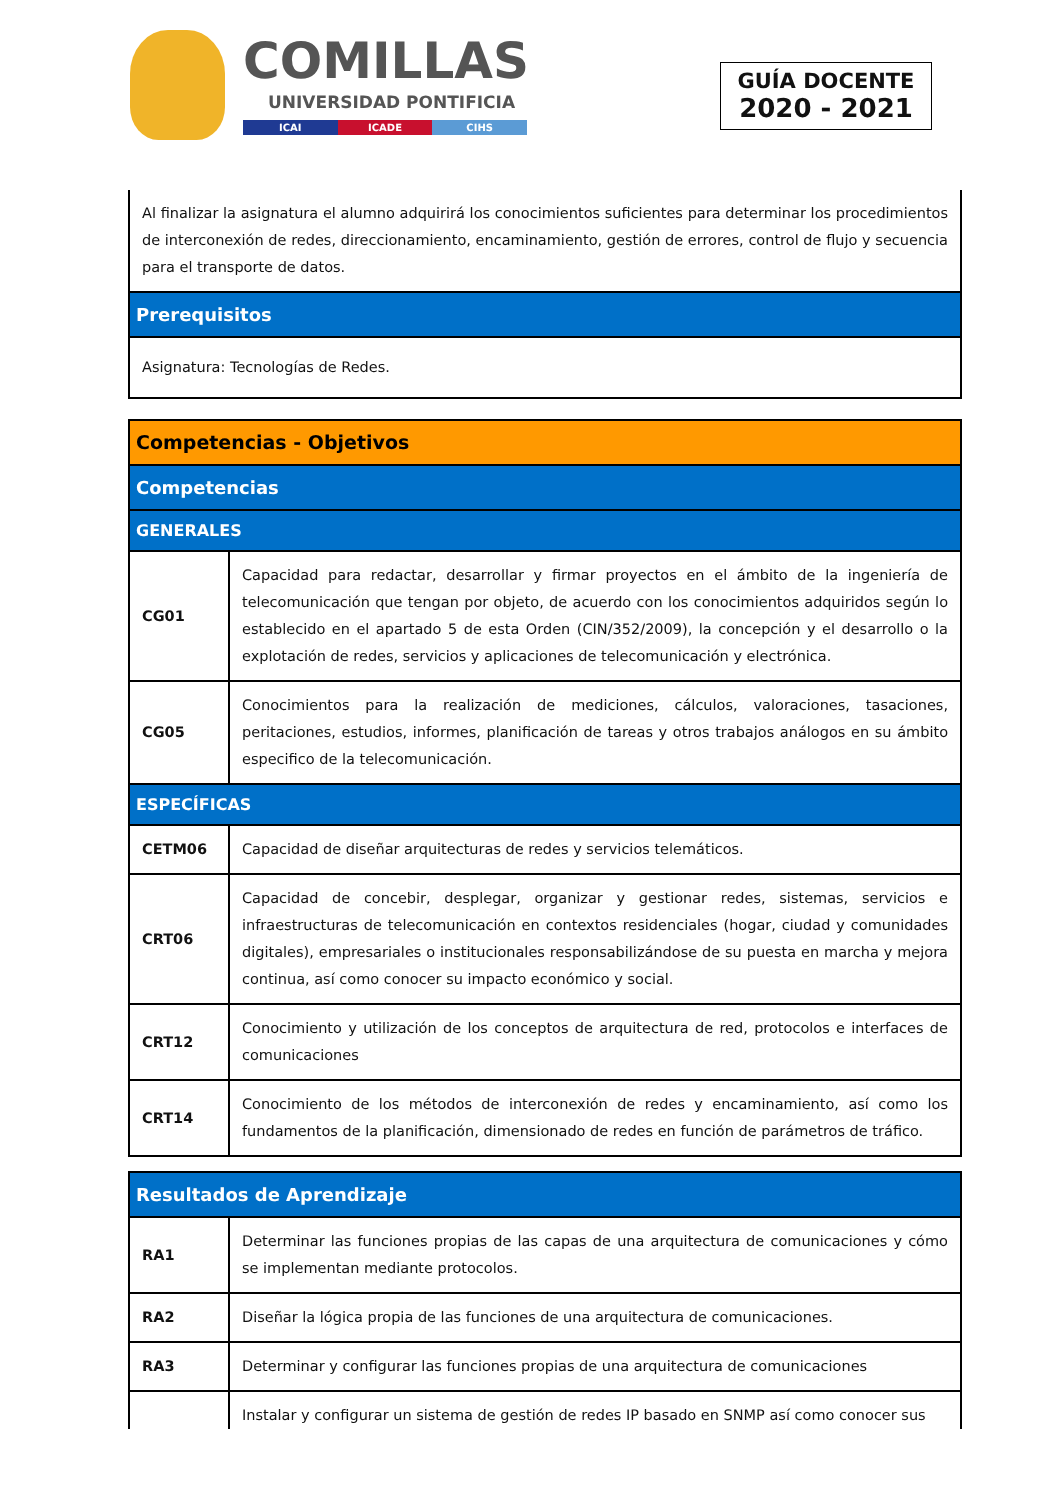COMILLAS
UNIVERSIDAD PONTIFICIA
ICAI ICADE CIHS
GUÍA DOCENTE
2020 - 2021
| Al finalizar la asignatura el alumno adquirirá los conocimientos suficientes para determinar los procedimientos de interconexión de redes, direccionamiento, encaminamiento, gestión de errores, control de flujo y secuencia para el transporte de datos. |
| Prerequisitos |
| Asignatura: Tecnologías de Redes. |
| Competencias - Objetivos | |
| Competencias | |
| GENERALES | |
| CG01 | Capacidad para redactar, desarrollar y firmar proyectos en el ámbito de la ingeniería de telecomunicación que tengan por objeto, de acuerdo con los conocimientos adquiridos según lo establecido en el apartado 5 de esta Orden (CIN/352/2009), la concepción y el desarrollo o la explotación de redes, servicios y aplicaciones de telecomunicación y electrónica. |
| CG05 | Conocimientos para la realización de mediciones, cálculos, valoraciones, tasaciones, peritaciones, estudios, informes, planificación de tareas y otros trabajos análogos en su ámbito especifico de la telecomunicación. |
| ESPECÍFICAS | |
| CETM06 | Capacidad de diseñar arquitecturas de redes y servicios telemáticos. |
| CRT06 | Capacidad de concebir, desplegar, organizar y gestionar redes, sistemas, servicios e infraestructuras de telecomunicación en contextos residenciales (hogar, ciudad y comunidades digitales), empresariales o institucionales responsabilizándose de su puesta en marcha y mejora continua, así como conocer su impacto económico y social. |
| CRT12 | Conocimiento y utilización de los conceptos de arquitectura de red, protocolos e interfaces de comunicaciones |
| CRT14 | Conocimiento de los métodos de interconexión de redes y encaminamiento, así como los fundamentos de la planificación, dimensionado de redes en función de parámetros de tráfico. |
| Resultados de Aprendizaje | |
| RA1 | Determinar las funciones propias de las capas de una arquitectura de comunicaciones y cómo se implementan mediante protocolos. |
| RA2 | Diseñar la lógica propia de las funciones de una arquitectura de comunicaciones. |
| RA3 | Determinar y configurar las funciones propias de una arquitectura de comunicaciones |
| | Instalar y configurar un sistema de gestión de redes IP basado en SNMP así como conocer sus |